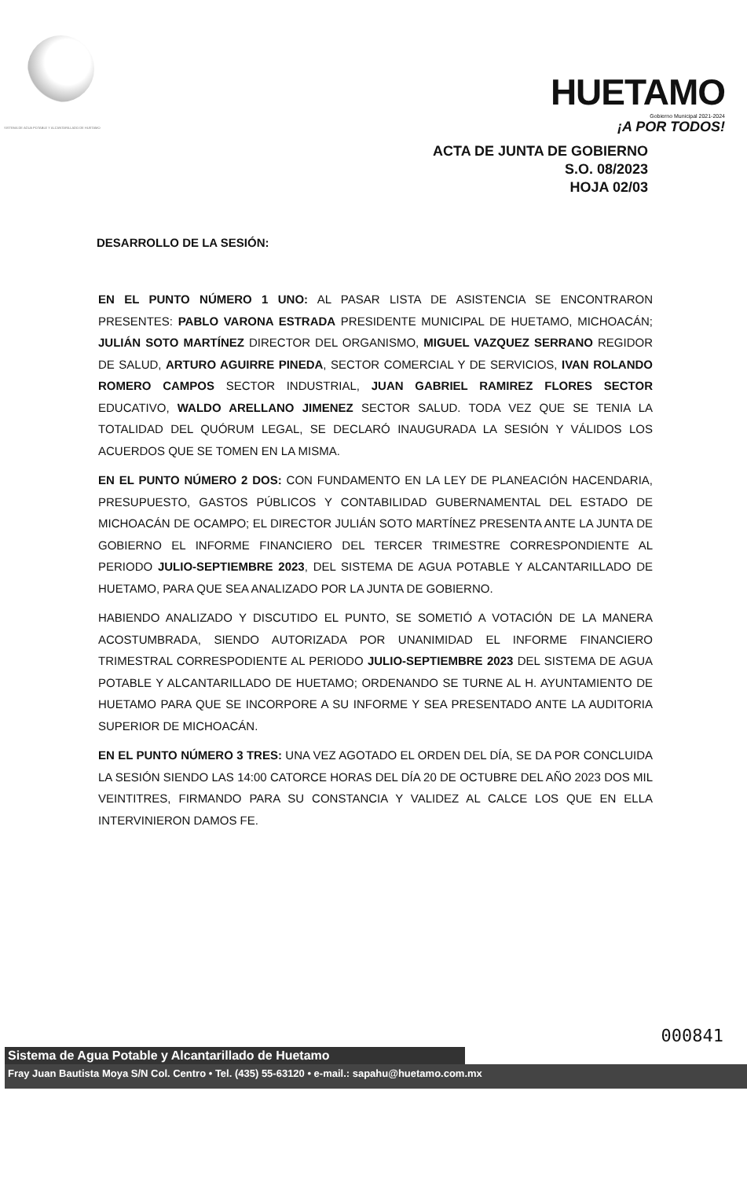SISTEMA DE AGUA POTABLE Y ALCANTARILLADO DE HUETAMO
HUETAMO
Gobierno Municipal 2021-2024
¡A POR TODOS!
ACTA DE JUNTA DE GOBIERNO
S.O. 08/2023
HOJA 02/03
DESARROLLO DE LA SESIÓN:
EN EL PUNTO NÚMERO 1 UNO: AL PASAR LISTA DE ASISTENCIA SE ENCONTRARON PRESENTES: PABLO VARONA ESTRADA PRESIDENTE MUNICIPAL DE HUETAMO, MICHOACÁN; JULIÁN SOTO MARTÍNEZ DIRECTOR DEL ORGANISMO, MIGUEL VAZQUEZ SERRANO REGIDOR DE SALUD, ARTURO AGUIRRE PINEDA, SECTOR COMERCIAL Y DE SERVICIOS, IVAN ROLANDO ROMERO CAMPOS SECTOR INDUSTRIAL, JUAN GABRIEL RAMIREZ FLORES SECTOR EDUCATIVO, WALDO ARELLANO JIMENEZ SECTOR SALUD. TODA VEZ QUE SE TENIA LA TOTALIDAD DEL QUÓRUM LEGAL, SE DECLARÓ INAUGURADA LA SESIÓN Y VÁLIDOS LOS ACUERDOS QUE SE TOMEN EN LA MISMA.
EN EL PUNTO NÚMERO 2 DOS: CON FUNDAMENTO EN LA LEY DE PLANEACIÓN HACENDARIA, PRESUPUESTO, GASTOS PÚBLICOS Y CONTABILIDAD GUBERNAMENTAL DEL ESTADO DE MICHOACÁN DE OCAMPO; EL DIRECTOR JULIÁN SOTO MARTÍNEZ PRESENTA ANTE LA JUNTA DE GOBIERNO EL INFORME FINANCIERO DEL TERCER TRIMESTRE CORRESPONDIENTE AL PERIODO JULIO-SEPTIEMBRE 2023, DEL SISTEMA DE AGUA POTABLE Y ALCANTARILLADO DE HUETAMO, PARA QUE SEA ANALIZADO POR LA JUNTA DE GOBIERNO.
HABIENDO ANALIZADO Y DISCUTIDO EL PUNTO, SE SOMETIÓ A VOTACIÓN DE LA MANERA ACOSTUMBRADA, SIENDO AUTORIZADA POR UNANIMIDAD EL INFORME FINANCIERO TRIMESTRAL CORRESPODIENTE AL PERIODO JULIO-SEPTIEMBRE 2023 DEL SISTEMA DE AGUA POTABLE Y ALCANTARILLADO DE HUETAMO; ORDENANDO SE TURNE AL H. AYUNTAMIENTO DE HUETAMO PARA QUE SE INCORPORE A SU INFORME Y SEA PRESENTADO ANTE LA AUDITORIA SUPERIOR DE MICHOACÁN.
EN EL PUNTO NÚMERO 3 TRES: UNA VEZ AGOTADO EL ORDEN DEL DÍA, SE DA POR CONCLUIDA LA SESIÓN SIENDO LAS 14:00 CATORCE HORAS DEL DÍA 20 DE OCTUBRE DEL AÑO 2023 DOS MIL VEINTITRES, FIRMANDO PARA SU CONSTANCIA Y VALIDEZ AL CALCE LOS QUE EN ELLA INTERVINIERON DAMOS FE.
000841
Sistema de Agua Potable y Alcantarillado de Huetamo
Fray Juan Bautista Moya S/N Col. Centro • Tel. (435) 55-63120 • e-mail.: sapahu@huetamo.com.mx